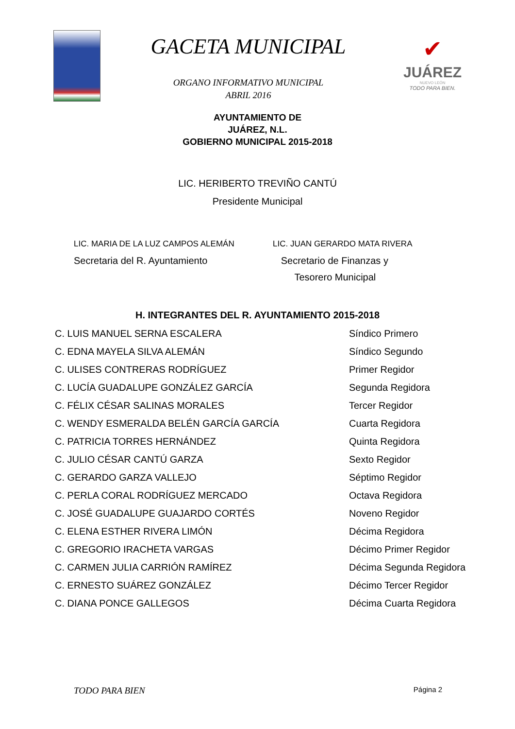GACETA MUNICIPAL
ORGANO INFORMATIVO MUNICIPAL
ABRIL 2016
✔
JUÁREZ
NUEVO LEÓN
TODO PARA BIEN.
AYUNTAMIENTO DE
JUÁREZ, N.L.
GOBIERNO MUNICIPAL 2015-2018
LIC. HERIBERTO TREVIÑO CANTÚ
Presidente Municipal
LIC. MARIA DE LA LUZ CAMPOS ALEMÁN
Secretaria del R. Ayuntamiento
LIC. JUAN GERARDO MATA RIVERA
Secretario de Finanzas y
Tesorero Municipal
H. INTEGRANTES DEL R. AYUNTAMIENTO 2015-2018
C. LUIS MANUEL SERNA ESCALERA Síndico Primero
C. EDNA MAYELA SILVA ALEMÁN Síndico Segundo
C. ULISES CONTRERAS RODRÍGUEZ Primer Regidor
C. LUCÍA GUADALUPE GONZÁLEZ GARCÍA Segunda Regidora
C. FÉLIX CÉSAR SALINAS MORALES Tercer Regidor
C. WENDY ESMERALDA BELÉN GARCÍA GARCÍA Cuarta Regidora
C. PATRICIA TORRES HERNÁNDEZ Quinta Regidora
C. JULIO CÉSAR CANTÚ GARZA Sexto Regidor
C. GERARDO GARZA VALLEJO Séptimo Regidor
C. PERLA CORAL RODRÍGUEZ MERCADO Octava Regidora
C. JOSÉ GUADALUPE GUAJARDO CORTÉS Noveno Regidor
C. ELENA ESTHER RIVERA LIMÓN Décima Regidora
C. GREGORIO IRACHETA VARGAS Décimo Primer Regidor
C. CARMEN JULIA CARRIÓN RAMÍREZ Décima Segunda Regidora
C. ERNESTO SUÁREZ GONZÁLEZ Décimo Tercer Regidor
C. DIANA PONCE GALLEGOS Décima Cuarta Regidora
TODO PARA BIEN Página 2